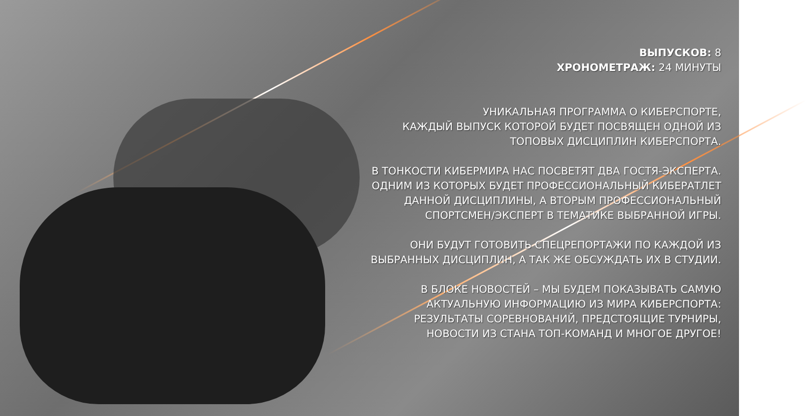ВЫПУСКОВ: 8
ХРОНОМЕТРАЖ: 24 МИНУТЫ
УНИКАЛЬНАЯ ПРОГРАММА О КИБЕРСПОРТЕ,
КАЖДЫЙ ВЫПУСК КОТОРОЙ БУДЕТ ПОСВЯЩЕН ОДНОЙ ИЗ
ТОПОВЫХ ДИСЦИПЛИН КИБЕРСПОРТА.
В ТОНКОСТИ КИБЕРМИРА НАС ПОСВЕТЯТ ДВА ГОСТЯ-ЭКСПЕРТА.
ОДНИМ ИЗ КОТОРЫХ БУДЕТ ПРОФЕССИОНАЛЬНЫЙ КИБЕРАТЛЕТ
ДАННОЙ ДИСЦИПЛИНЫ, А ВТОРЫМ ПРОФЕССИОНАЛЬНЫЙ
СПОРТСМЕН/ЭКСПЕРТ В ТЕМАТИКЕ ВЫБРАННОЙ ИГРЫ.
ОНИ БУДУТ ГОТОВИТЬ СПЕЦРЕПОРТАЖИ ПО КАЖДОЙ ИЗ
ВЫБРАННЫХ ДИСЦИПЛИН, А ТАК ЖЕ ОБСУЖДАТЬ ИХ В СТУДИИ.
В БЛОКЕ НОВОСТЕЙ – МЫ БУДЕМ ПОКАЗЫВАТЬ САМУЮ
АКТУАЛЬНУЮ ИНФОРМАЦИЮ ИЗ МИРА КИБЕРСПОРТА:
РЕЗУЛЬТАТЫ СОРЕВНОВАНИЙ, ПРЕДСТОЯЩИЕ ТУРНИРЫ,
НОВОСТИ ИЗ СТАНА ТОП-КОМАНД И МНОГОЕ ДРУГОЕ!